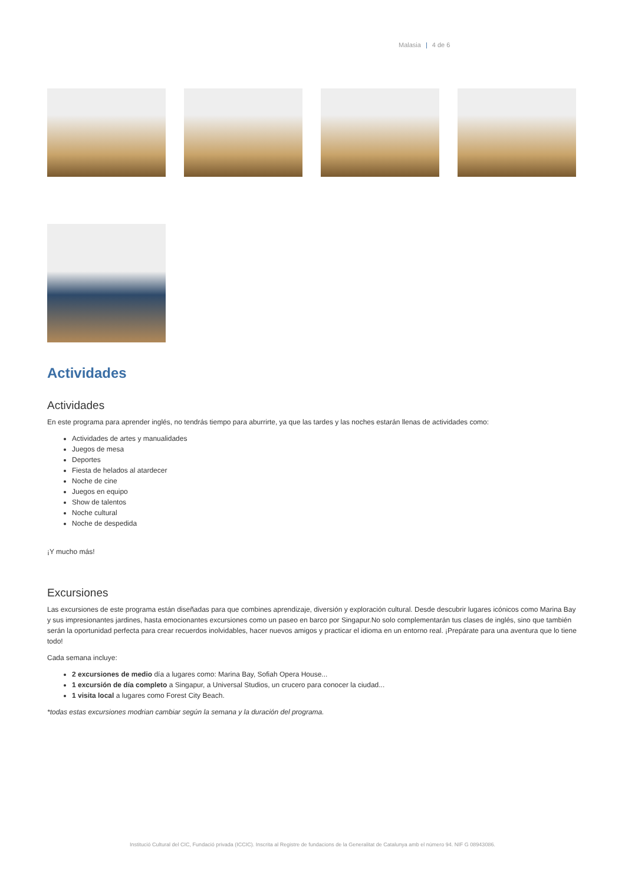Malasia | 4 de 6
Actividades
Actividades
En este programa para aprender inglés, no tendrás tiempo para aburrirte, ya que las tardes y las noches estarán llenas de actividades como:
Actividades de artes y manualidades
Juegos de mesa
Deportes
Fiesta de helados al atardecer
Noche de cine
Juegos en equipo
Show de talentos
Noche cultural
Noche de despedida
¡Y mucho más!
Excursiones
Las excursiones de este programa están diseñadas para que combines aprendizaje, diversión y exploración cultural. Desde descubrir lugares icónicos como Marina Bay y sus impresionantes jardines, hasta emocionantes excursiones como un paseo en barco por Singapur.No solo complementarán tus clases de inglés, sino que también serán la oportunidad perfecta para crear recuerdos inolvidables, hacer nuevos amigos y practicar el idioma en un entorno real. ¡Prepárate para una aventura que lo tiene todo!
Cada semana incluye:
2 excursiones de medio día a lugares como: Marina Bay, Sofiah Opera House...
1 excursión de día completo a Singapur, a Universal Studios, un crucero para conocer la ciudad...
1 visita local a lugares como Forest City Beach.
*todas estas excursiones modrian cambiar según la semana y la duración del programa.
Institució Cultural del CIC, Fundació privada (ICCIC). Inscrita al Registre de fundacions de la Generalitat de Catalunya amb el número 94. NIF G 08943086.